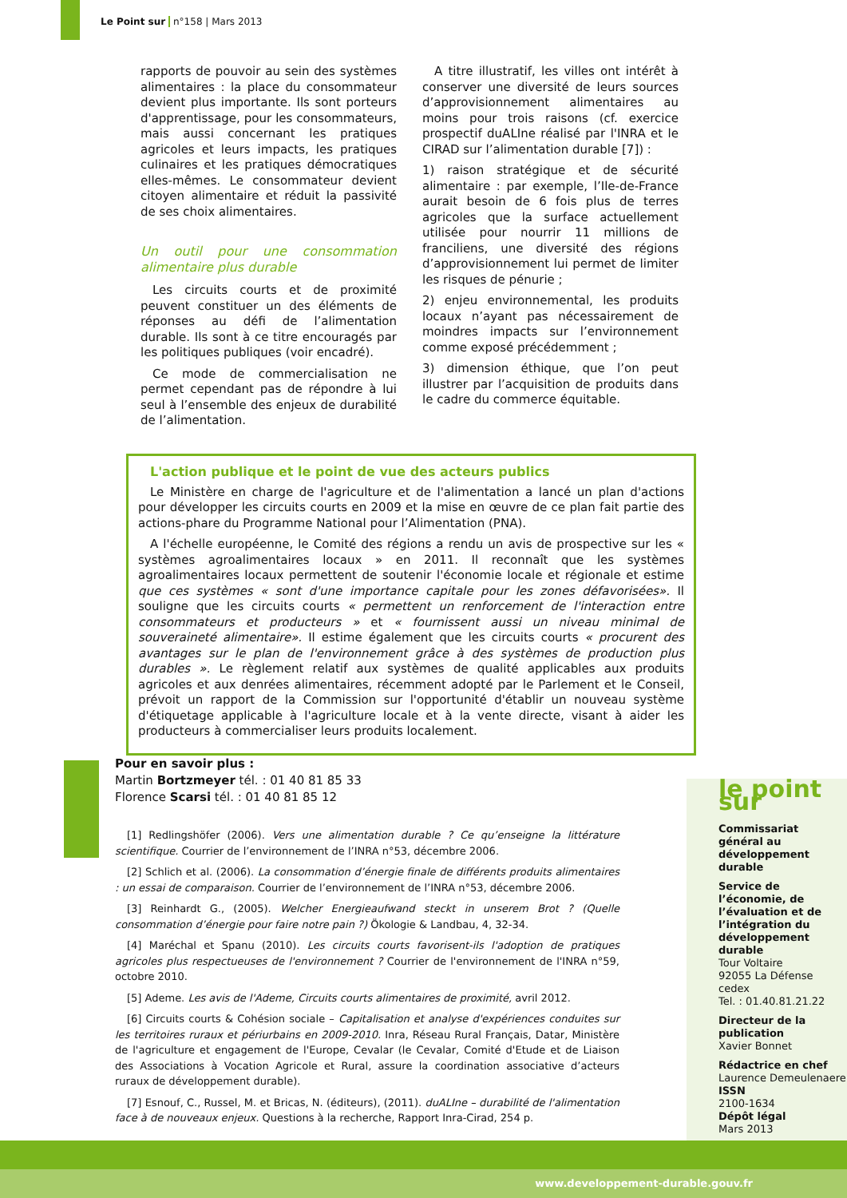Le Point sur n°158 | Mars 2013
rapports de pouvoir au sein des systèmes alimentaires : la place du consommateur devient plus importante. Ils sont porteurs d'apprentissage, pour les consommateurs, mais aussi concernant les pratiques agricoles et leurs impacts, les pratiques culinaires et les pratiques démocratiques elles-mêmes. Le consommateur devient citoyen alimentaire et réduit la passivité de ses choix alimentaires.
Un outil pour une consommation alimentaire plus durable
Les circuits courts et de proximité peuvent constituer un des éléments de réponses au défi de l’alimentation durable. Ils sont à ce titre encouragés par les politiques publiques (voir encadré).
Ce mode de commercialisation ne permet cependant pas de répondre à lui seul à l’ensemble des enjeux de durabilité de l’alimentation.
A titre illustratif, les villes ont intérêt à conserver une diversité de leurs sources d’approvisionnement alimentaires au moins pour trois raisons (cf. exercice prospectif duALIne réalisé par l'INRA et le CIRAD sur l’alimentation durable [7]) :
1) raison stratégique et de sécurité alimentaire : par exemple, l’Ile-de-France aurait besoin de 6 fois plus de terres agricoles que la surface actuellement utilisée pour nourrir 11 millions de franciliens, une diversité des régions d’approvisionnement lui permet de limiter les risques de pénurie ;
2) enjeu environnemental, les produits locaux n’ayant pas nécessairement de moindres impacts sur l’environnement comme exposé précédemment ;
3) dimension éthique, que l’on peut illustrer par l’acquisition de produits dans le cadre du commerce équitable.
L'action publique et le point de vue des acteurs publics
Le Ministère en charge de l'agriculture et de l'alimentation a lancé un plan d'actions pour développer les circuits courts en 2009 et la mise en œuvre de ce plan fait partie des actions-phare du Programme National pour l’Alimentation (PNA).
A l'échelle européenne, le Comité des régions a rendu un avis de prospective sur les « systèmes agroalimentaires locaux » en 2011. Il reconnaît que les systèmes agroalimentaires locaux permettent de soutenir l'économie locale et régionale et estime que ces systèmes « sont d'une importance capitale pour les zones défavorisées». Il souligne que les circuits courts « permettent un renforcement de l'interaction entre consommateurs et producteurs » et « fournissent aussi un niveau minimal de souveraineté alimentaire». Il estime également que les circuits courts « procurent des avantages sur le plan de l'environnement grâce à des systèmes de production plus durables ». Le règlement relatif aux systèmes de qualité applicables aux produits agricoles et aux denrées alimentaires, récemment adopté par le Parlement et le Conseil, prévoit un rapport de la Commission sur l'opportunité d'établir un nouveau système d'étiquetage applicable à l'agriculture locale et à la vente directe, visant à aider les producteurs à commercialiser leurs produits localement.
Pour en savoir plus :
Martin Bortzmeyer tél. : 01 40 81 85 33
Florence Scarsi tél. : 01 40 81 85 12
[1] Redlingshöfer (2006). Vers une alimentation durable ? Ce qu’enseigne la littérature scientifique. Courrier de l’environnement de l’INRA n°53, décembre 2006.
[2] Schlich et al. (2006). La consommation d’énergie finale de différents produits alimentaires : un essai de comparaison. Courrier de l’environnement de l’INRA n°53, décembre 2006.
[3] Reinhardt G., (2005). Welcher Energieaufwand steckt in unserem Brot ? (Quelle consommation d’énergie pour faire notre pain ?) Ökologie & Landbau, 4, 32-34.
[4] Maréchal et Spanu (2010). Les circuits courts favorisent-ils l'adoption de pratiques agricoles plus respectueuses de l'environnement ? Courrier de l'environnement de l'INRA n°59, octobre 2010.
[5] Ademe. Les avis de l'Ademe, Circuits courts alimentaires de proximité, avril 2012.
[6] Circuits courts & Cohésion sociale – Capitalisation et analyse d'expériences conduites sur les territoires ruraux et périurbains en 2009-2010. Inra, Réseau Rural Français, Datar, Ministère de l'agriculture et engagement de l'Europe, Cevalar (le Cevalar, Comité d'Etude et de Liaison des Associations à Vocation Agricole et Rural, assure la coordination associative d’acteurs ruraux de développement durable).
[7] Esnouf, C., Russel, M. et Bricas, N. (éditeurs), (2011). duALIne – durabilité de l'alimentation face à de nouveaux enjeux. Questions à la recherche, Rapport Inra-Cirad, 254 p.
le point sur
Commissariat général au développement durable
Service de l’économie, de l’évaluation et de l’intégration du développement durable
Tour Voltaire
92055 La Défense cedex
Tel. : 01.40.81.21.22
Directeur de la publication
Xavier Bonnet
Rédactrice en chef
Laurence Demeulenaere
ISSN
2100-1634
Dépôt légal
Mars 2013
www.developpement-durable.gouv.fr